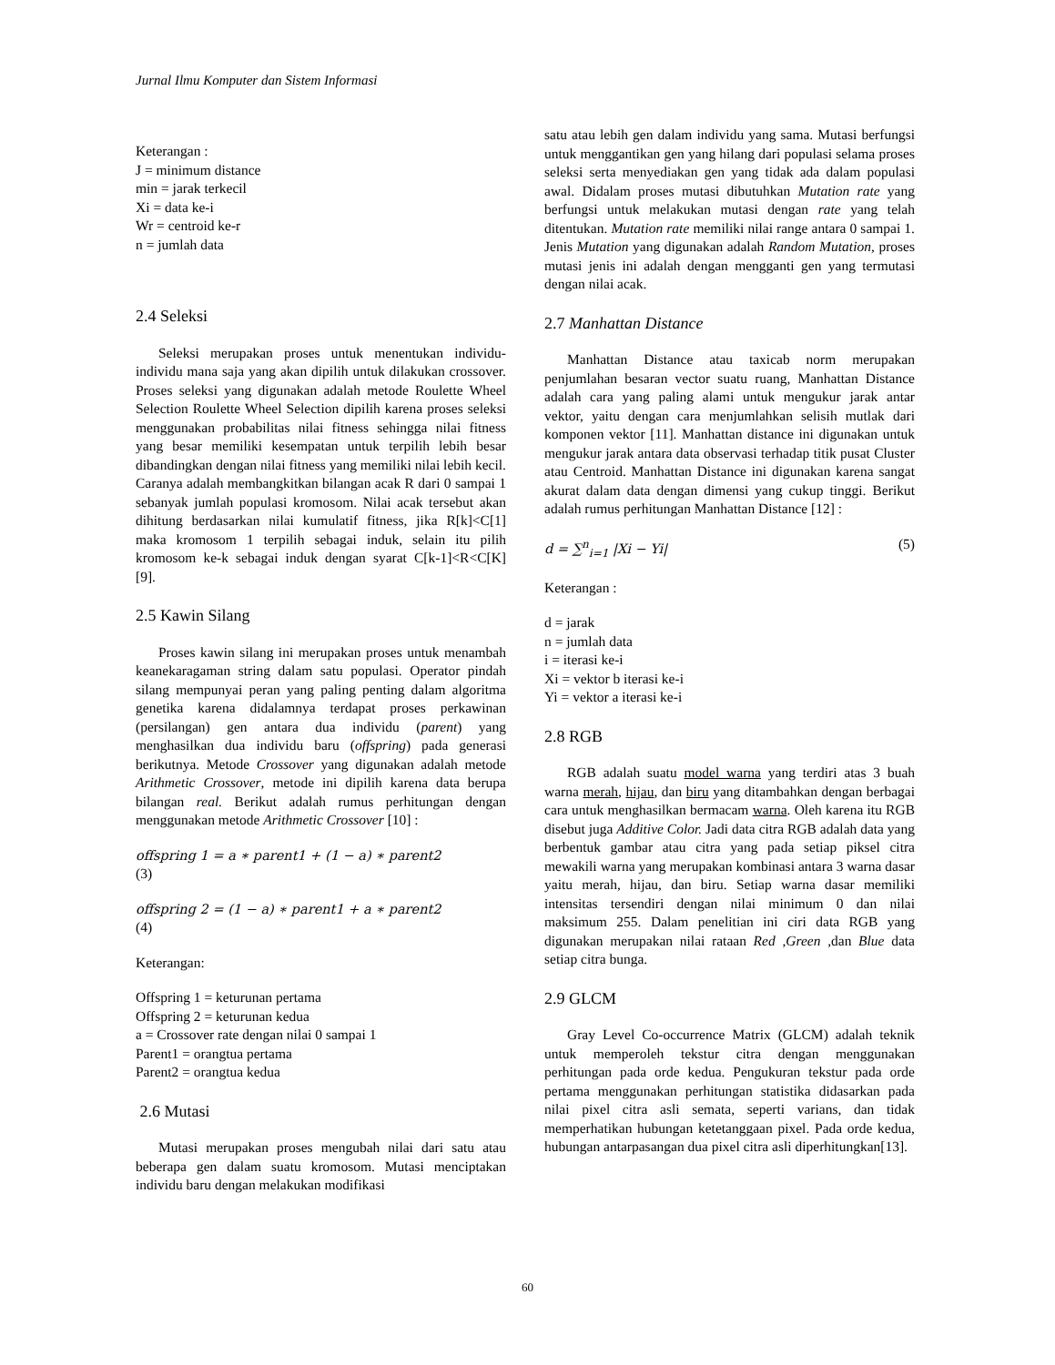Jurnal Ilmu Komputer dan Sistem Informasi
Keterangan :
J = minimum distance
min = jarak terkecil
Xi = data ke-i
Wr = centroid ke-r
n = jumlah data
2.4 Seleksi
Seleksi merupakan proses untuk menentukan individu-individu mana saja yang akan dipilih untuk dilakukan crossover. Proses seleksi yang digunakan adalah metode Roulette Wheel Selection Roulette Wheel Selection dipilih karena proses seleksi menggunakan probabilitas nilai fitness sehingga nilai fitness yang besar memiliki kesempatan untuk terpilih lebih besar dibandingkan dengan nilai fitness yang memiliki nilai lebih kecil. Caranya adalah membangkitkan bilangan acak R dari 0 sampai 1 sebanyak jumlah populasi kromosom. Nilai acak tersebut akan dihitung berdasarkan nilai kumulatif fitness, jika R[k]<C[1] maka kromosom 1 terpilih sebagai induk, selain itu pilih kromosom ke-k sebagai induk dengan syarat C[k-1]<R<C[K] [9].
2.5 Kawin Silang
Proses kawin silang ini merupakan proses untuk menambah keanekaragaman string dalam satu populasi. Operator pindah silang mempunyai peran yang paling penting dalam algoritma genetika karena didalamnya terdapat proses perkawinan (persilangan) gen antara dua individu (parent) yang menghasilkan dua individu baru (offspring) pada generasi berikutnya. Metode Crossover yang digunakan adalah metode Arithmetic Crossover, metode ini dipilih karena data berupa bilangan real. Berikut adalah rumus perhitungan dengan menggunakan metode Arithmetic Crossover [10] :
offspring 1 = a ∗ parent1 + (1 − a) ∗ parent2
(3)
offspring 2 = (1 − a) ∗ parent1 + a ∗ parent2
(4)
Keterangan:
Offspring 1 = keturunan pertama
Offspring 2 = keturunan kedua
a = Crossover rate dengan nilai 0 sampai 1
Parent1 = orangtua pertama
Parent2 = orangtua kedua
2.6 Mutasi
Mutasi merupakan proses mengubah nilai dari satu atau beberapa gen dalam suatu kromosom. Mutasi menciptakan individu baru dengan melakukan modifikasi
satu atau lebih gen dalam individu yang sama. Mutasi berfungsi untuk menggantikan gen yang hilang dari populasi selama proses seleksi serta menyediakan gen yang tidak ada dalam populasi awal. Didalam proses mutasi dibutuhkan Mutation rate yang berfungsi untuk melakukan mutasi dengan rate yang telah ditentukan. Mutation rate memiliki nilai range antara 0 sampai 1. Jenis Mutation yang digunakan adalah Random Mutation, proses mutasi jenis ini adalah dengan mengganti gen yang termutasi dengan nilai acak.
2.7 Manhattan Distance
Manhattan Distance atau taxicab norm merupakan penjumlahan besaran vector suatu ruang, Manhattan Distance adalah cara yang paling alami untuk mengukur jarak antar vektor, yaitu dengan cara menjumlahkan selisih mutlak dari komponen vektor [11]. Manhattan distance ini digunakan untuk mengukur jarak antara data observasi terhadap titik pusat Cluster atau Centroid. Manhattan Distance ini digunakan karena sangat akurat dalam data dengan dimensi yang cukup tinggi. Berikut adalah rumus perhitungan Manhattan Distance [12] :
d = ∑<sup>n</sup><sub>i=1</sub> |Xi − Yi| (5)
Keterangan :
d = jarak
n = jumlah data
i = iterasi ke-i
Xi = vektor b iterasi ke-i
Yi = vektor a iterasi ke-i
2.8 RGB
RGB adalah suatu model warna yang terdiri atas 3 buah warna merah, hijau, dan biru yang ditambahkan dengan berbagai cara untuk menghasilkan bermacam warna. Oleh karena itu RGB disebut juga Additive Color. Jadi data citra RGB adalah data yang berbentuk gambar atau citra yang pada setiap piksel citra mewakili warna yang merupakan kombinasi antara 3 warna dasar yaitu merah, hijau, dan biru. Setiap warna dasar memiliki intensitas tersendiri dengan nilai minimum 0 dan nilai maksimum 255. Dalam penelitian ini ciri data RGB yang digunakan merupakan nilai rataan Red ,Green ,dan Blue data setiap citra bunga.
2.9 GLCM
Gray Level Co-occurrence Matrix (GLCM) adalah teknik untuk memperoleh tekstur citra dengan menggunakan perhitungan pada orde kedua. Pengukuran tekstur pada orde pertama menggunakan perhitungan statistika didasarkan pada nilai pixel citra asli semata, seperti varians, dan tidak memperhatikan hubungan ketetanggaan pixel. Pada orde kedua, hubungan antarpasangan dua pixel citra asli diperhitungkan[13].
60